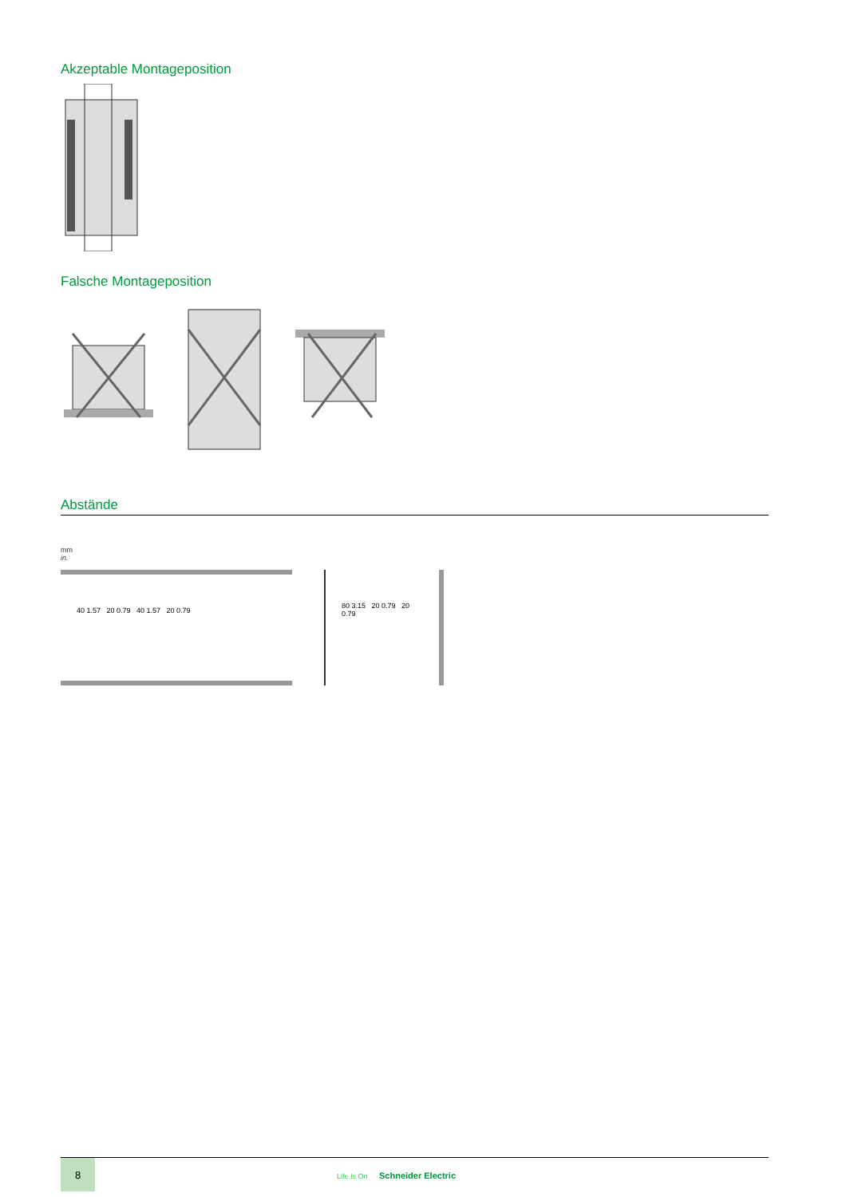Akzeptable Montageposition
Falsche Montageposition
Abstände
mm
in.
40 1.57 20 0.79 40 1.57 20 0.79 80 3.15 20 0.79 20 0.79
8
Life Is On Schneider Electric